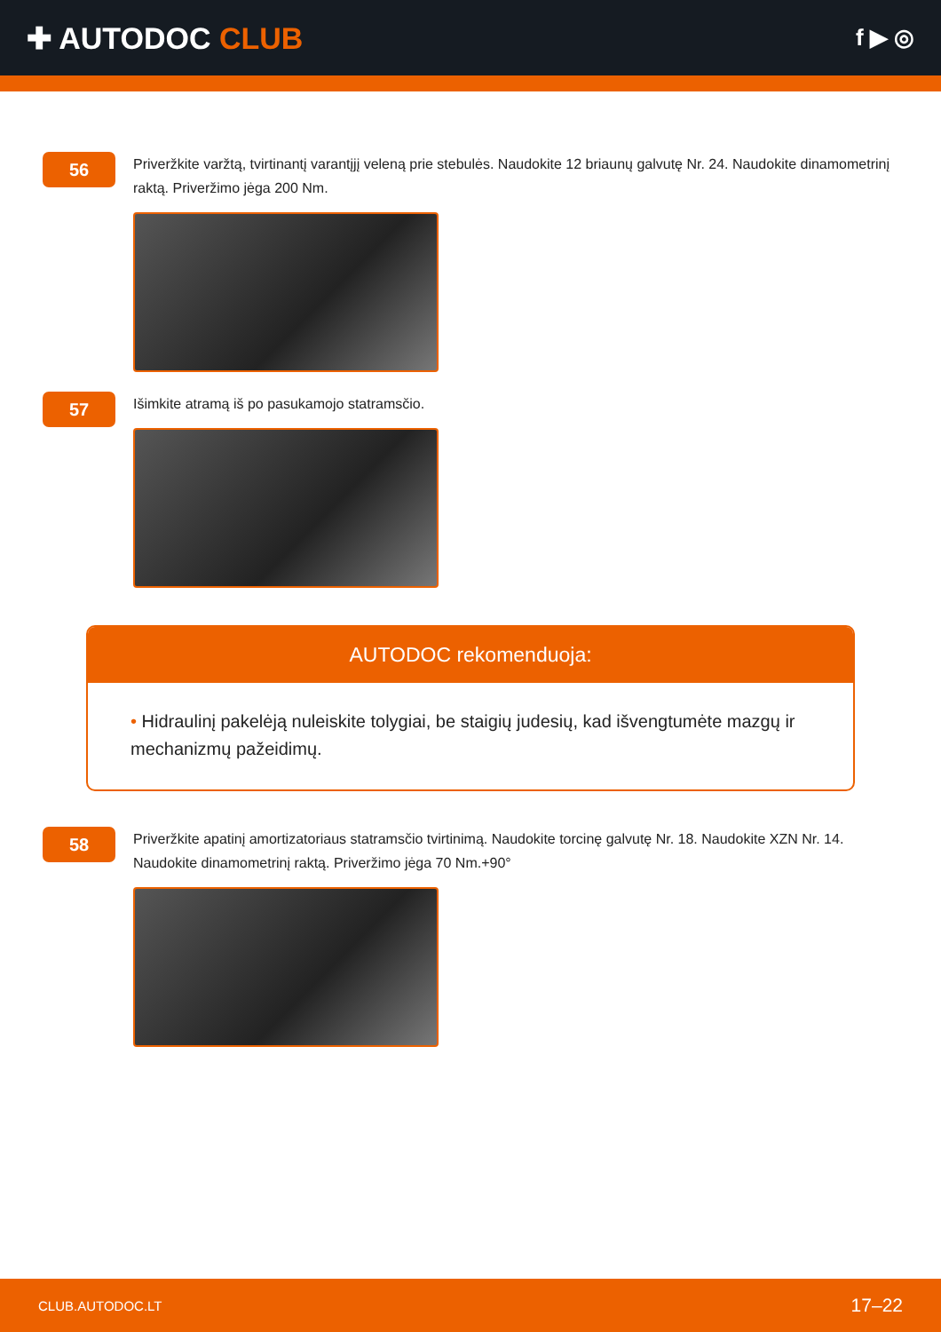✚ AUTODOC CLUB
f ▶ ◎
56
Priveržkite varžtą, tvirtinantį varantįjį veleną prie stebulės. Naudokite 12 briaunų galvutę Nr. 24. Naudokite dinamometrinį raktą. Priveržimo jėga 200 Nm.
57
Išimkite atramą iš po pasukamojo statramsčio.
AUTODOC rekomenduoja:
• Hidraulinį pakelėją nuleiskite tolygiai, be staigių judesių, kad išvengtumėte mazgų ir mechanizmų pažeidimų.
58
Priveržkite apatinį amortizatoriaus statramsčio tvirtinimą. Naudokite torcinę galvutę Nr. 18. Naudokite XZN Nr. 14. Naudokite dinamometrinį raktą. Priveržimo jėga 70 Nm.+90°
CLUB.AUTODOC.LT 17–22